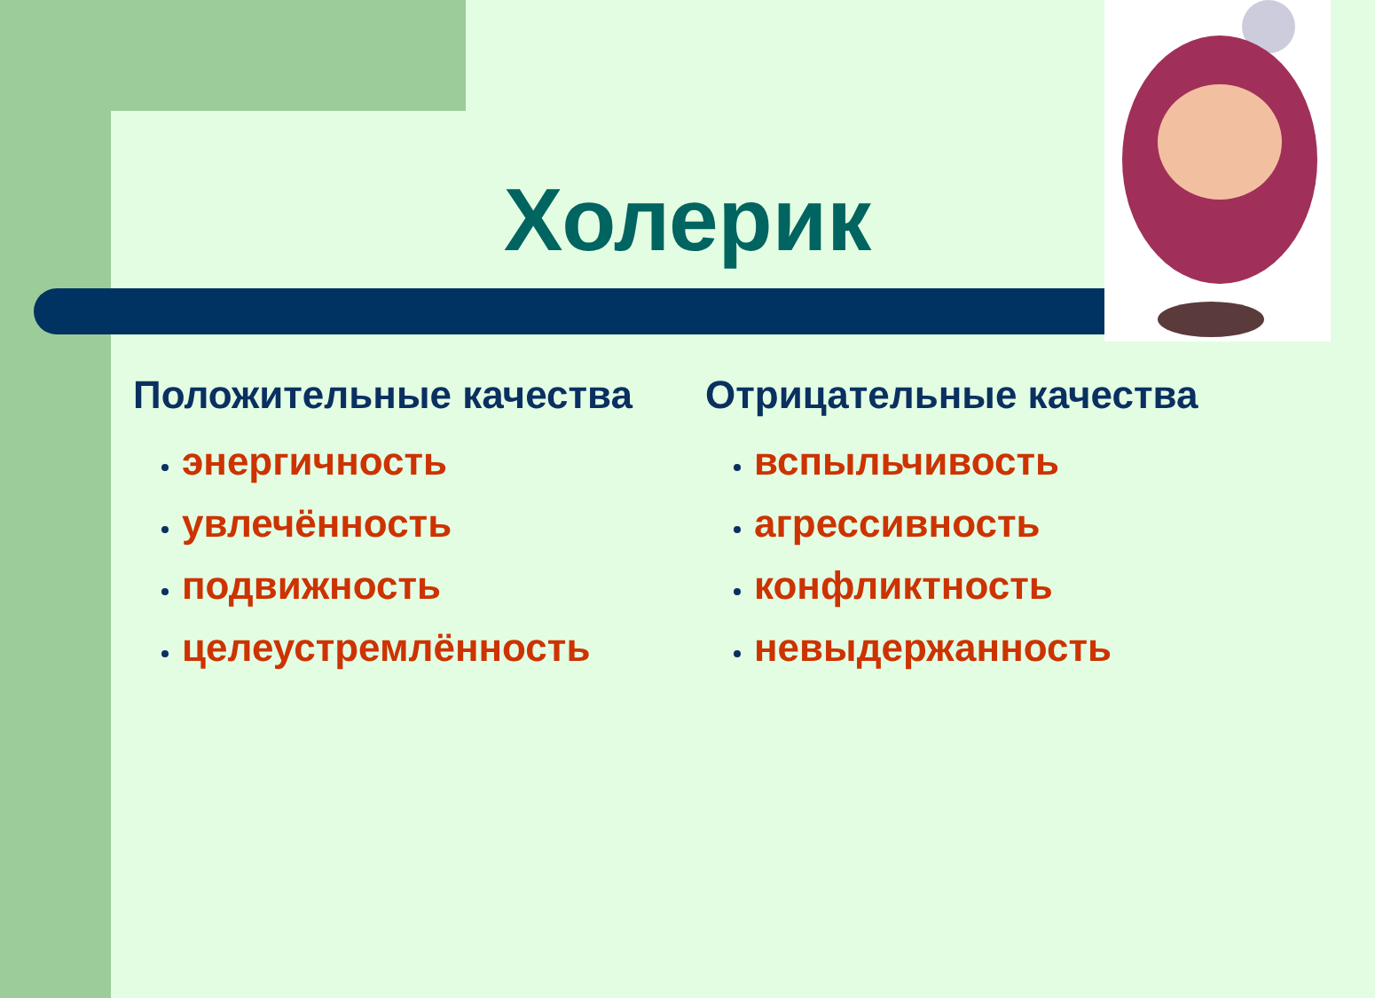Холерик
Положительные качества
энергичность
увлечённость
подвижность
целеустремлённость
Отрицательные качества
вспыльчивость
агрессивность
конфликтность
невыдержанность